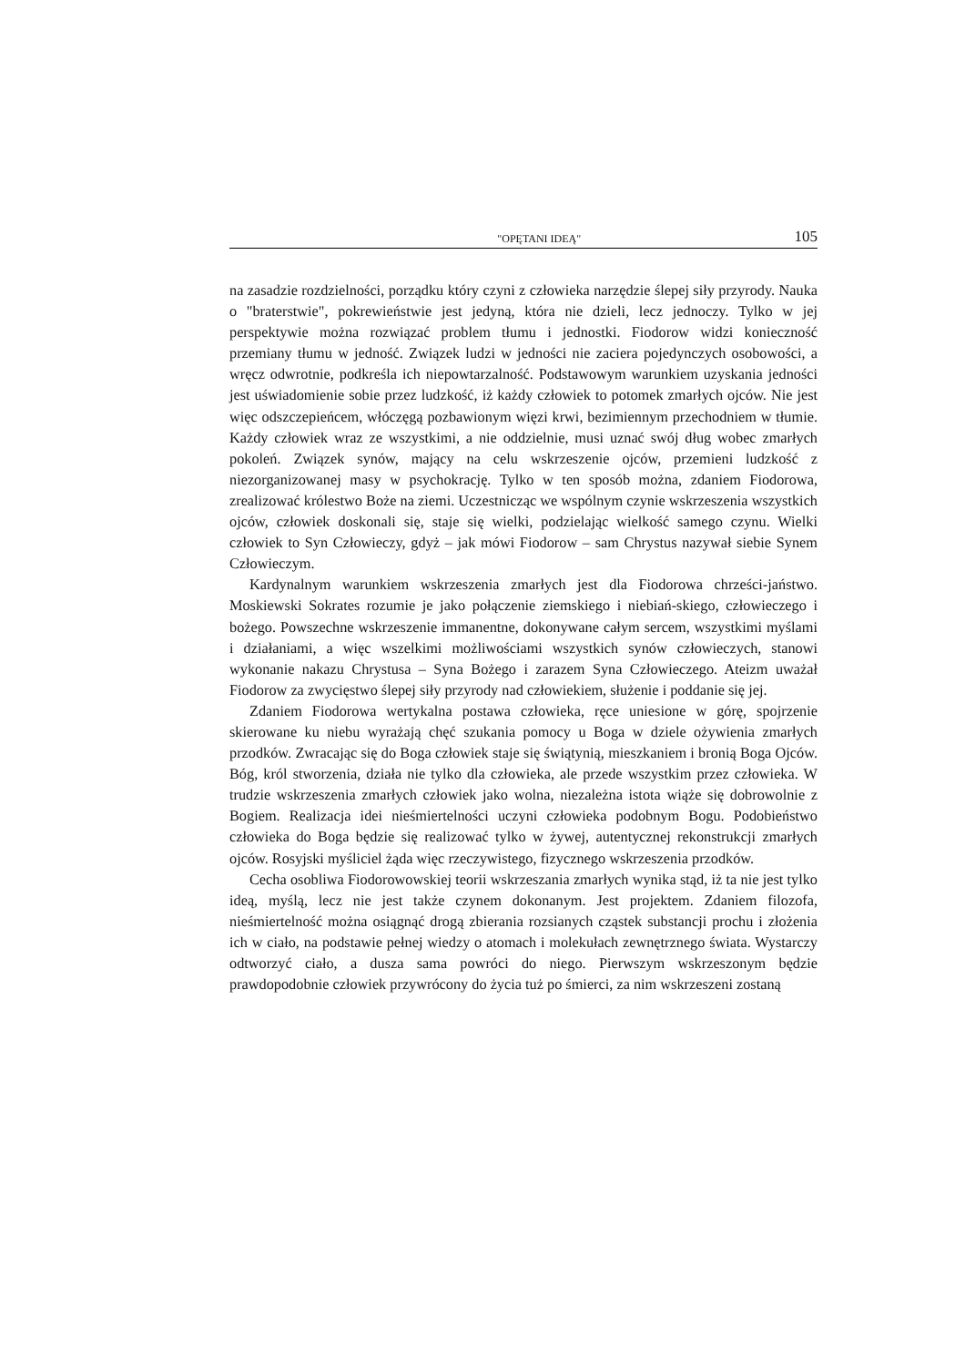"OPĘTANI IDEĄ" 105
na zasadzie rozdzielności, porządku który czyni z człowieka narzędzie ślepej siły przyrody. Nauka o "braterstwie", pokrewieństwie jest jedyną, która nie dzieli, lecz jednoczy. Tylko w jej perspektywie można rozwiązać problem tłumu i jednostki. Fiodorow widzi konieczność przemiany tłumu w jedność. Związek ludzi w jedności nie zaciera pojedynczych osobowości, a wręcz odwrotnie, podkreśla ich niepowtarzalność. Podstawowym warunkiem uzyskania jedności jest uświadomienie sobie przez ludzkość, iż każdy człowiek to potomek zmarłych ojców. Nie jest więc odszczepieńcem, włóczęgą pozbawionym więzi krwi, bezimiennym przechodniem w tłumie. Każdy człowiek wraz ze wszystkimi, a nie oddzielnie, musi uznać swój dług wobec zmarłych pokoleń. Związek synów, mający na celu wskrzeszenie ojców, przemieni ludzkość z niezorganizowanej masy w psychokrację. Tylko w ten sposób można, zdaniem Fiodorowa, zrealizować królestwo Boże na ziemi. Uczestnicząc we wspólnym czynie wskrzeszenia wszystkich ojców, człowiek doskonali się, staje się wielki, podzielając wielkość samego czynu. Wielki człowiek to Syn Człowieczy, gdyż – jak mówi Fiodorow – sam Chrystus nazywał siebie Synem Człowieczym.
Kardynalnym warunkiem wskrzeszenia zmarłych jest dla Fiodorowa chrześci-jaństwo. Moskiewski Sokrates rozumie je jako połączenie ziemskiego i niebiań-skiego, człowieczego i bożego. Powszechne wskrzeszenie immanentne, dokonywane całym sercem, wszystkimi myślami i działaniami, a więc wszelkimi możliwościami wszystkich synów człowieczych, stanowi wykonanie nakazu Chrystusa – Syna Bożego i zarazem Syna Człowieczego. Ateizm uważał Fiodorow za zwycięstwo ślepej siły przyrody nad człowiekiem, służenie i poddanie się jej.
Zdaniem Fiodorowa wertykalna postawa człowieka, ręce uniesione w górę, spojrzenie skierowane ku niebu wyrażają chęć szukania pomocy u Boga w dziele ożywienia zmarłych przodków. Zwracając się do Boga człowiek staje się świątynią, mieszkaniem i bronią Boga Ojców. Bóg, król stworzenia, działa nie tylko dla człowieka, ale przede wszystkim przez człowieka. W trudzie wskrzeszenia zmarłych człowiek jako wolna, niezależna istota wiąże się dobrowolnie z Bogiem. Realizacja idei nieśmiertelności uczyni człowieka podobnym Bogu. Podobieństwo człowieka do Boga będzie się realizować tylko w żywej, autentycznej rekonstrukcji zmarłych ojców. Rosyjski myśliciel żąda więc rzeczywistego, fizycznego wskrzeszenia przodków.
Cecha osobliwa Fiodorowowskiej teorii wskrzeszania zmarłych wynika stąd, iż ta nie jest tylko ideą, myślą, lecz nie jest także czynem dokonanym. Jest projektem. Zdaniem filozofa, nieśmiertelność można osiągnąć drogą zbierania rozsianych cząstek substancji prochu i złożenia ich w ciało, na podstawie pełnej wiedzy o atomach i molekułach zewnętrznego świata. Wystarczy odtworzyć ciało, a dusza sama powróci do niego. Pierwszym wskrzeszonym będzie prawdopodobnie człowiek przywrócony do życia tuż po śmierci, za nim wskrzeszeni zostaną